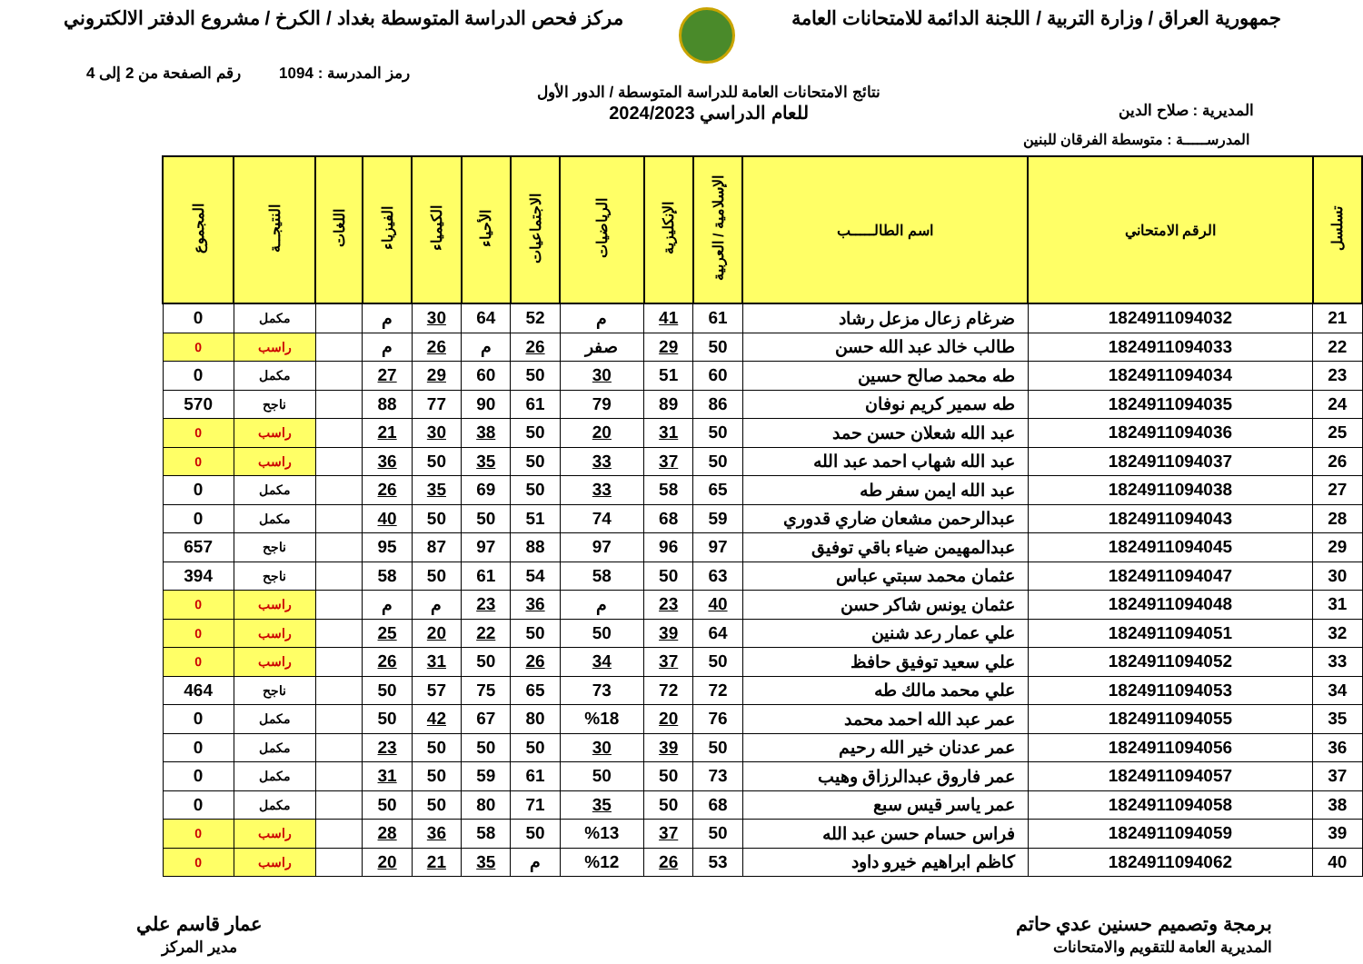جمهورية العراق / وزارة التربية / اللجنة الدائمة للامتحانات العامة
مركز فحص الدراسة المتوسطة بغداد / الكرخ / مشروع الدفتر الالكتروني
رمز المدرسة : 1094 رقم الصفحة من 2 إلى 4
المديرية : صلاح الدين
نتائج الامتحانات العامة للدراسة المتوسطة / الدور الأول
للعام الدراسي 2024/2023
المدرســـــة : متوسطة الفرقان للبنين
| تسلسل | الرقم الامتحاني | اسم الطالـــــب | الإسلامية / العربية | الإنكليزية | الرياضيات | الاجتماعيات | الأحياء | الكيمياء | الفيزياء | اللغات | النتيجــة | المجموع |
| --- | --- | --- | --- | --- | --- | --- | --- | --- | --- | --- | --- | --- |
| 21 | 1824911094032 | ضرغام زعال مزعل رشاد | 61 | 41 | م | 52 | 64 | 30 | م | | مكمل | 0 |
| 22 | 1824911094033 | طالب خالد عبد الله حسن | 50 | 29 | صفر | 26 | م | 26 | م | | راسب | 0 |
| 23 | 1824911094034 | طه محمد صالح حسين | 60 | 51 | 30 | 50 | 60 | 29 | 27 | | مكمل | 0 |
| 24 | 1824911094035 | طه سمير كريم نوفان | 86 | 89 | 79 | 61 | 90 | 77 | 88 | | ناجح | 570 |
| 25 | 1824911094036 | عبد الله شعلان حسن حمد | 50 | 31 | 20 | 50 | 38 | 30 | 21 | | راسب | 0 |
| 26 | 1824911094037 | عبد الله شهاب احمد عبد الله | 50 | 37 | 33 | 50 | 35 | 50 | 36 | | راسب | 0 |
| 27 | 1824911094038 | عبد الله ايمن سفر طه | 65 | 58 | 33 | 50 | 69 | 35 | 26 | | مكمل | 0 |
| 28 | 1824911094043 | عبدالرحمن مشعان ضاري قدوري | 59 | 68 | 74 | 51 | 50 | 50 | 40 | | مكمل | 0 |
| 29 | 1824911094045 | عبدالمهيمن ضياء باقي توفيق | 97 | 96 | 97 | 88 | 97 | 87 | 95 | | ناجح | 657 |
| 30 | 1824911094047 | عثمان محمد سبتي عباس | 63 | 50 | 58 | 54 | 61 | 50 | 58 | | ناجح | 394 |
| 31 | 1824911094048 | عثمان يونس شاكر حسن | 40 | 23 | م | 36 | 23 | م | م | | راسب | 0 |
| 32 | 1824911094051 | علي عمار رعد شنين | 64 | 39 | 50 | 50 | 22 | 20 | 25 | | راسب | 0 |
| 33 | 1824911094052 | علي سعيد توفيق حافظ | 50 | 37 | 34 | 26 | 50 | 31 | 26 | | راسب | 0 |
| 34 | 1824911094053 | علي محمد مالك طه | 72 | 72 | 73 | 65 | 75 | 57 | 50 | | ناجح | 464 |
| 35 | 1824911094055 | عمر عبد الله احمد محمد | 76 | 20 | %18 | 80 | 67 | 42 | 50 | | مكمل | 0 |
| 36 | 1824911094056 | عمر عدنان خير الله رحيم | 50 | 39 | 30 | 50 | 50 | 50 | 23 | | مكمل | 0 |
| 37 | 1824911094057 | عمر فاروق عبدالرزاق وهيب | 73 | 50 | 50 | 61 | 59 | 50 | 31 | | مكمل | 0 |
| 38 | 1824911094058 | عمر ياسر قيس سبع | 68 | 50 | 35 | 71 | 80 | 50 | 50 | | مكمل | 0 |
| 39 | 1824911094059 | فراس حسام حسن عبد الله | 50 | 37 | %13 | 50 | 58 | 36 | 28 | | راسب | 0 |
| 40 | 1824911094062 | كاظم ابراهيم خيرو داود | 53 | 26 | %12 | م | 35 | 21 | 20 | | راسب | 0 |
برمجة وتصميم حسنين عدي حاتم
المديرية العامة للتقويم والامتحانات
عمار قاسم علي
مدير المركز